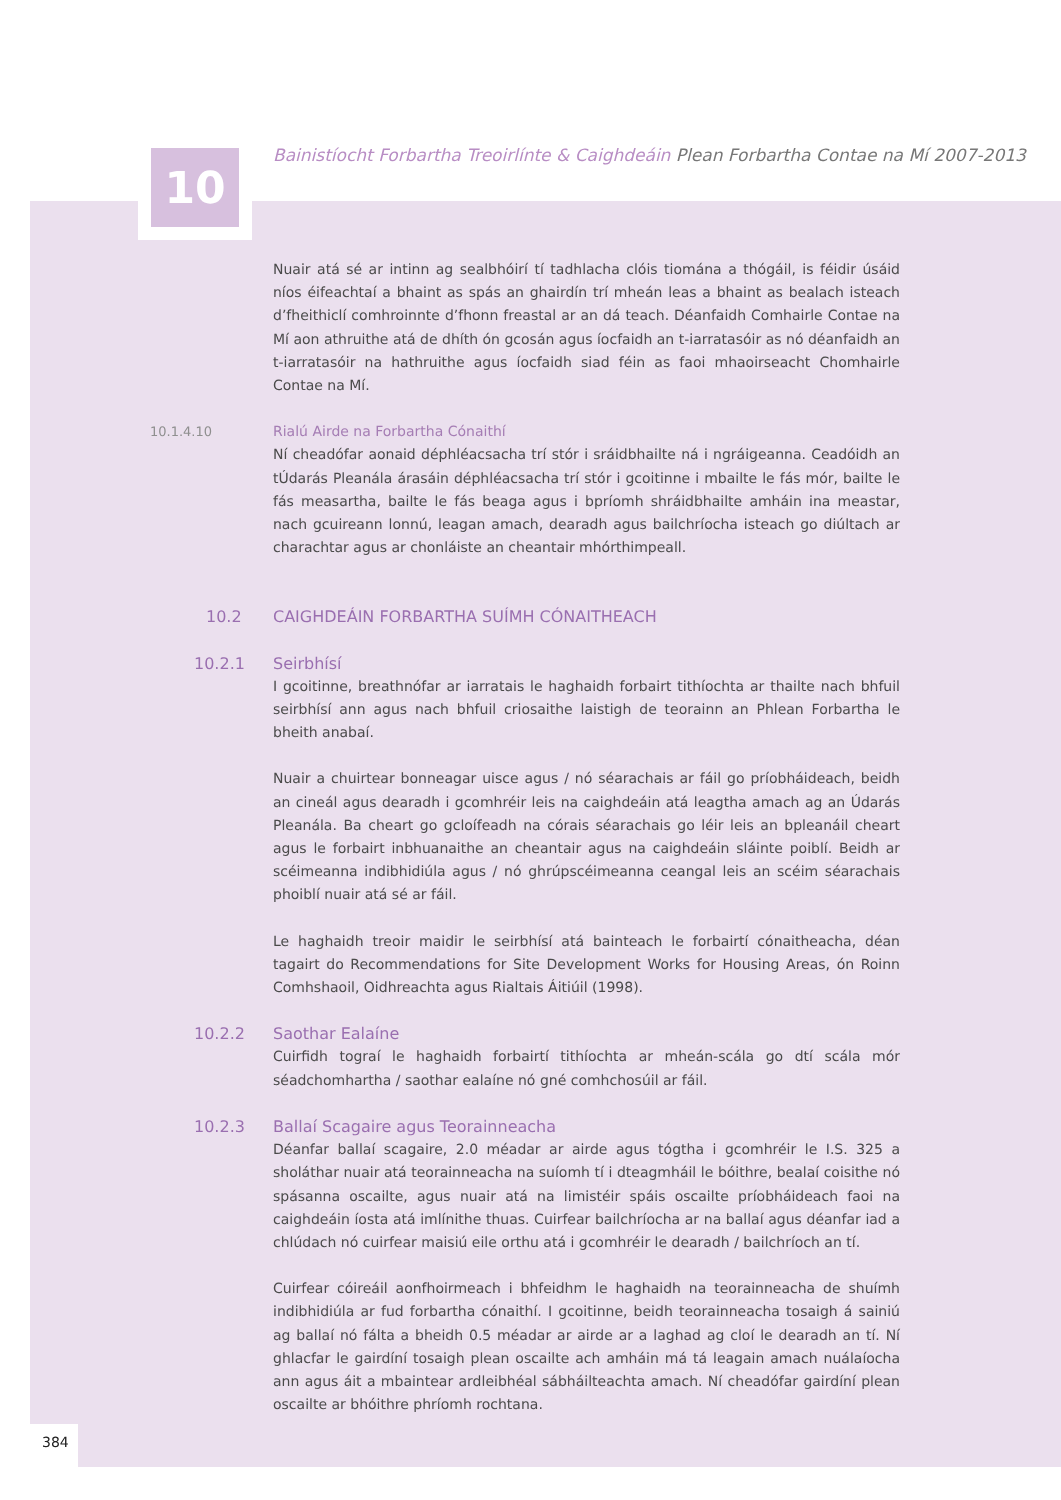10
Bainistíocht Forbartha Treoirlínte & Caighdeáin Plean Forbartha Contae na Mí 2007-2013
Nuair atá sé ar intinn ag sealbhóirí tí tadhlacha clóis tiomána a thógáil, is féidir úsáid níos éifeachtaí a bhaint as spás an ghairdín trí mheán leas a bhaint as bealach isteach d’fheithiclí comhroinnte d’fhonn freastal ar an dá teach. Déanfaidh Comhairle Contae na Mí aon athruithe atá de dhíth ón gcosán agus íocfaidh an t-iarratasóir as nó déanfaidh an t-iarratasóir na hathruithe agus íocfaidh siad féin as faoi mhaoirseacht Chomhairle Contae na Mí.
10.1.4.10 Rialú Airde na Forbartha Cónaithí
Ní cheadófar aonaid déphléacsacha trí stór i sráidbhailte ná i ngráigeanna. Ceadóidh an tÚdarás Pleanála árasáin déphléacsacha trí stór i gcoitinne i mbailte le fás mór, bailte le fás measartha, bailte le fás beaga agus i bpríomh shráidbhailte amháin ina meastar, nach gcuireann lonnú, leagan amach, dearadh agus bailchríocha isteach go diúltach ar charachtar agus ar chonláiste an cheantair mhórthimpeall.
10.2 CAIGHDEÁIN FORBARTHA SUÍMH CÓNAITHEACH
10.2.1 Seirbhísí
I gcoitinne, breathnófar ar iarratais le haghaidh forbairt tithíochta ar thailte nach bhfuil seirbhísí ann agus nach bhfuil criosaithe laistigh de teorainn an Phlean Forbartha le bheith anabaí.
Nuair a chuirtear bonneagar uisce agus / nó séarachais ar fáil go príobháideach, beidh an cineál agus dearadh i gcomhréir leis na caighdeáin atá leagtha amach ag an Údarás Pleanála. Ba cheart go gcloífeadh na córais séarachais go léir leis an bpleanáil cheart agus le forbairt inbhuanaithe an cheantair agus na caighdeáin sláinte poiblí. Beidh ar scéimeanna indibhidiúla agus / nó ghrúpscéimeanna ceangal leis an scéim séarachais phoiblí nuair atá sé ar fáil.
Le haghaidh treoir maidir le seirbhísí atá bainteach le forbairtí cónaitheacha, déan tagairt do Recommendations for Site Development Works for Housing Areas, ón Roinn Comhshaoil, Oidhreachta agus Rialtais Áitiúil (1998).
10.2.2 Saothar Ealaíne
Cuirfidh tograí le haghaidh forbairtí tithíochta ar mheán-scála go dtí scála mór séadchomhartha / saothar ealaíne nó gné comhchosúil ar fáil.
10.2.3 Ballaí Scagaire agus Teorainneacha
Déanfar ballaí scagaire, 2.0 méadar ar airde agus tógtha i gcomhréir le I.S. 325 a sholáthar nuair atá teorainneacha na suíomh tí i dteagmháil le bóithre, bealaí coisithe nó spásanna oscailte, agus nuair atá na limistéir spáis oscailte príobháideach faoi na caighdeáin íosta atá imlínithe thuas. Cuirfear bailchríocha ar na ballaí agus déanfar iad a chlúdach nó cuirfear maisiú eile orthu atá i gcomhréir le dearadh / bailchríoch an tí.
Cuirfear cóireáil aonfhoirmeach i bhfeidhm le haghaidh na teorainneacha de shuímh indibhidiúla ar fud forbartha cónaithí. I gcoitinne, beidh teorainneacha tosaigh á sainiú ag ballaí nó fálta a bheidh 0.5 méadar ar airde ar a laghad ag cloí le dearadh an tí. Ní ghlacfar le gairdíní tosaigh plean oscailte ach amháin má tá leagain amach nuálaíocha ann agus áit a mbaintear ardleibhéal sábháilteachta amach. Ní cheadófar gairdíní plean oscailte ar bhóithre phríomh rochtana.
384